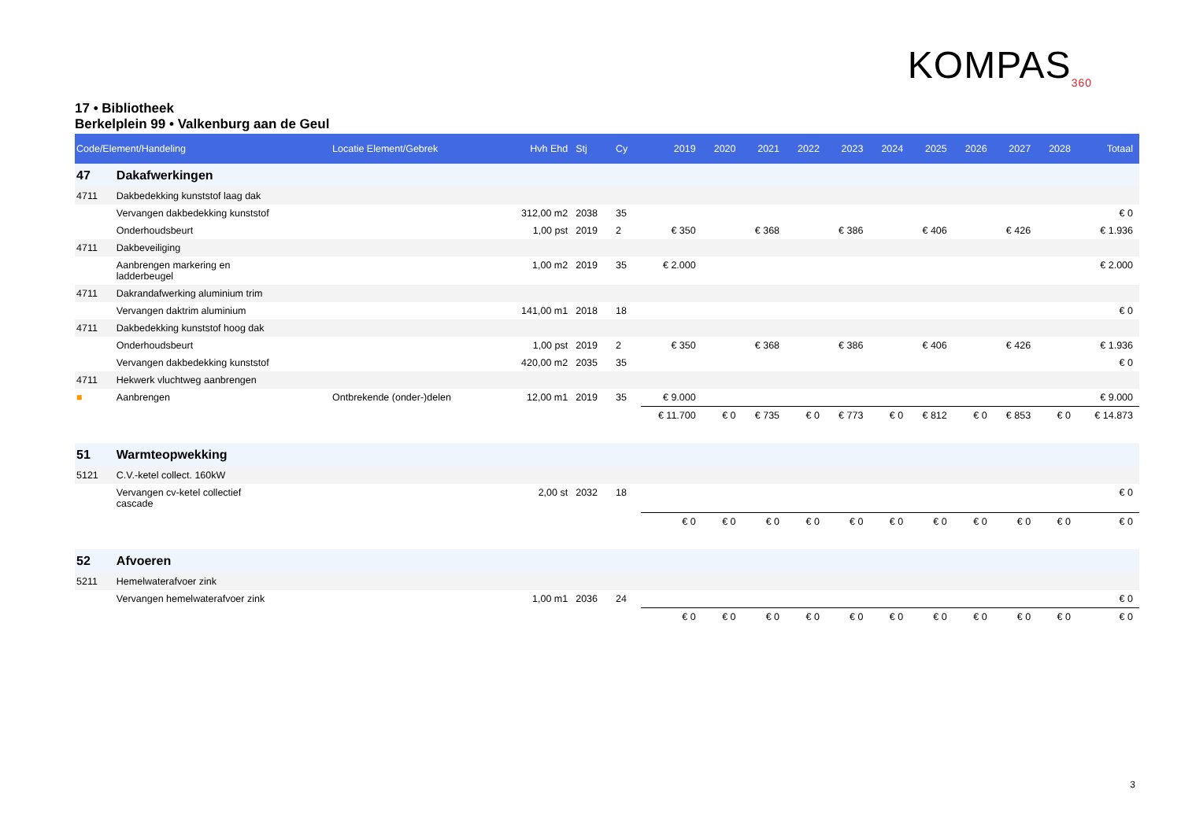KOMPAS<sub>360</sub>
17 • Bibliotheek
Berkelplein 99 • Valkenburg aan de Geul
| Code/Element/Handeling | | Locatie Element/Gebrek | Hvh Ehd | Stj | Cy | 2019 | 2020 | 2021 | 2022 | 2023 | 2024 | 2025 | 2026 | 2027 | 2028 | Totaal |
| --- | --- | --- | --- | --- | --- | --- | --- | --- | --- | --- | --- | --- | --- | --- | --- | --- |
| 47 | Dakafwerkingen | | | | | | | | | | | | | | | |
| 4711 | Dakbedekking kunststof laag dak | | | | | | | | | | | | | | | |
| | Vervangen dakbedekking kunststof | | 312,00 m2 | 2038 | 35 | | | | | | | | | | | € 0 |
| | Onderhoudsbeurt | | 1,00 pst | 2019 | 2 | € 350 | | € 368 | | € 386 | | € 406 | | € 426 | | € 1.936 |
| 4711 | Dakbeveiliging | | | | | | | | | | | | | | | |
| | Aanbrengen markering en ladderbeugel | | 1,00 m2 | 2019 | 35 | € 2.000 | | | | | | | | | | € 2.000 |
| 4711 | Dakrandafwerking aluminium trim | | | | | | | | | | | | | | | |
| | Vervangen daktrim aluminium | | 141,00 m1 | 2018 | 18 | | | | | | | | | | | € 0 |
| 4711 | Dakbedekking kunststof hoog dak | | | | | | | | | | | | | | | |
| | Onderhoudsbeurt | | 1,00 pst | 2019 | 2 | € 350 | | € 368 | | € 386 | | € 406 | | € 426 | | € 1.936 |
| | Vervangen dakbedekking kunststof | | 420,00 m2 | 2035 | 35 | | | | | | | | | | | € 0 |
| 4711 | Hekwerk vluchtweg aanbrengen | | | | | | | | | | | | | | | |
| ■ | Aanbrengen | Ontbrekende (onder-)delen | 12,00 m1 | 2019 | 35 | € 9.000 | | | | | | | | | | € 9.000 |
| | | | | | | € 11.700 | € 0 | € 735 | € 0 | € 773 | € 0 | € 812 | € 0 | € 853 | € 0 | € 14.873 |
| 51 | Warmteopwekking | | | | | | | | | | | | | | | |
| 5121 | C.V.-ketel collect. 160kW | | | | | | | | | | | | | | | |
| | Vervangen cv-ketel collectief cascade | | 2,00 st | 2032 | 18 | | | | | | | | | | | € 0 |
| | | | | | | € 0 | € 0 | € 0 | € 0 | € 0 | € 0 | € 0 | € 0 | € 0 | € 0 | € 0 |
| 52 | Afvoeren | | | | | | | | | | | | | | | |
| 5211 | Hemelwaterafvoer zink | | | | | | | | | | | | | | | |
| | Vervangen hemelwaterafvoer zink | | 1,00 m1 | 2036 | 24 | | | | | | | | | | | € 0 |
| | | | | | | € 0 | € 0 | € 0 | € 0 | € 0 | € 0 | € 0 | € 0 | € 0 | € 0 | € 0 |
3